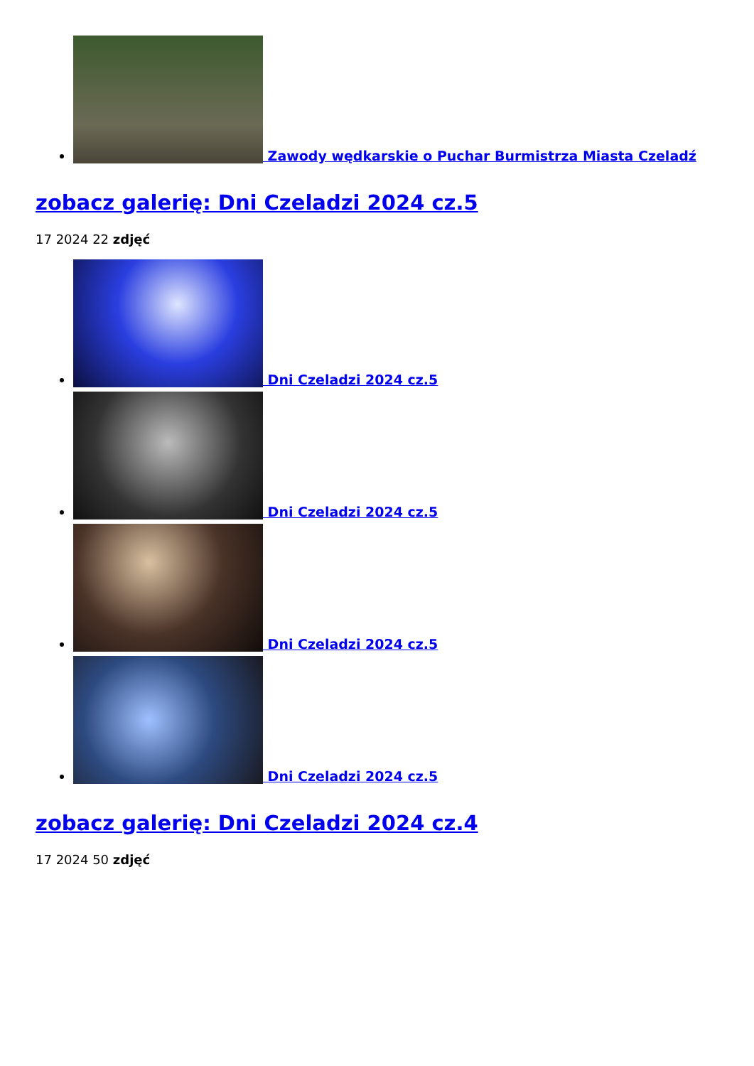Zawody wędkarskie o Puchar Burmistrza Miasta Czeladź
zobacz galerię: Dni Czeladzi 2024 cz.5
17 2024 22 zdjęć
Dni Czeladzi 2024 cz.5
Dni Czeladzi 2024 cz.5
Dni Czeladzi 2024 cz.5
Dni Czeladzi 2024 cz.5
zobacz galerię: Dni Czeladzi 2024 cz.4
17 2024 50 zdjęć